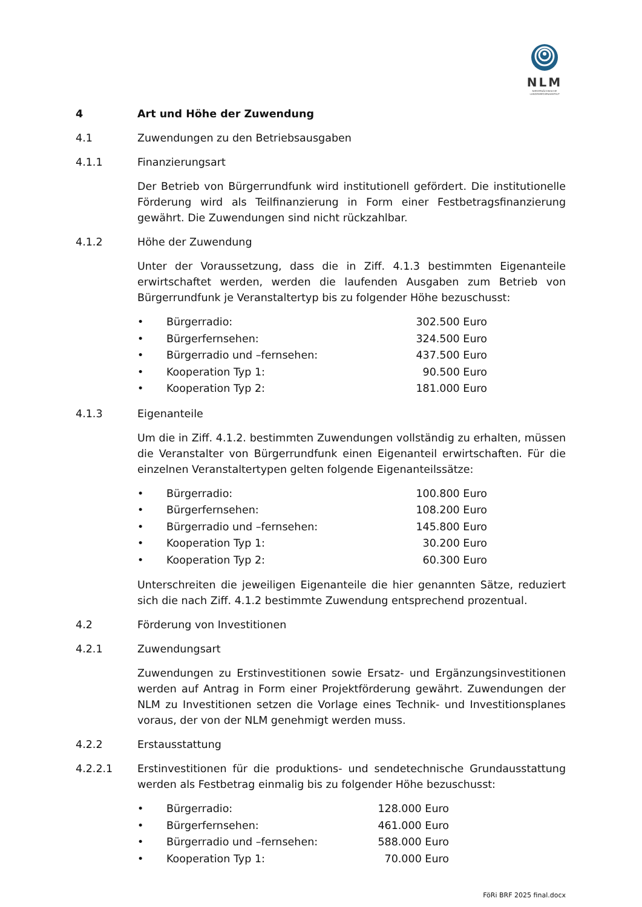NLM
NIEDERSÄCHSISCHE LANDESMEDIENANSTALT
4 Art und Höhe der Zuwendung
4.1 Zuwendungen zu den Betriebsausgaben
4.1.1 Finanzierungsart
Der Betrieb von Bürgerrundfunk wird institutionell gefördert. Die institutionelle Förderung wird als Teilfinanzierung in Form einer Festbetragsfinanzierung gewährt. Die Zuwendungen sind nicht rückzahlbar.
4.1.2 Höhe der Zuwendung
Unter der Voraussetzung, dass die in Ziff. 4.1.3 bestimmten Eigenanteile erwirtschaftet werden, werden die laufenden Ausgaben zum Betrieb von Bürgerrundfunk je Veranstaltertyp bis zu folgender Höhe bezuschusst:
• Bürgerradio: 302.500 Euro
• Bürgerfernsehen: 324.500 Euro
• Bürgerradio und –fernsehen: 437.500 Euro
• Kooperation Typ 1: 90.500 Euro
• Kooperation Typ 2: 181.000 Euro
4.1.3 Eigenanteile
Um die in Ziff. 4.1.2. bestimmten Zuwendungen vollständig zu erhalten, müssen die Veranstalter von Bürgerrundfunk einen Eigenanteil erwirtschaften. Für die einzelnen Veranstaltertypen gelten folgende Eigenanteilssätze:
• Bürgerradio: 100.800 Euro
• Bürgerfernsehen: 108.200 Euro
• Bürgerradio und –fernsehen: 145.800 Euro
• Kooperation Typ 1: 30.200 Euro
• Kooperation Typ 2: 60.300 Euro
Unterschreiten die jeweiligen Eigenanteile die hier genannten Sätze, reduziert sich die nach Ziff. 4.1.2 bestimmte Zuwendung entsprechend prozentual.
4.2 Förderung von Investitionen
4.2.1 Zuwendungsart
Zuwendungen zu Erstinvestitionen sowie Ersatz- und Ergänzungsinvestitionen werden auf Antrag in Form einer Projektförderung gewährt. Zuwendungen der NLM zu Investitionen setzen die Vorlage eines Technik- und Investitionsplanes voraus, der von der NLM genehmigt werden muss.
4.2.2 Erstausstattung
4.2.2.1 Erstinvestitionen für die produktions- und sendetechnische Grundausstattung werden als Festbetrag einmalig bis zu folgender Höhe bezuschusst:
• Bürgerradio: 128.000 Euro
• Bürgerfernsehen: 461.000 Euro
• Bürgerradio und –fernsehen: 588.000 Euro
• Kooperation Typ 1: 70.000 Euro
FöRi BRF 2025 final.docx